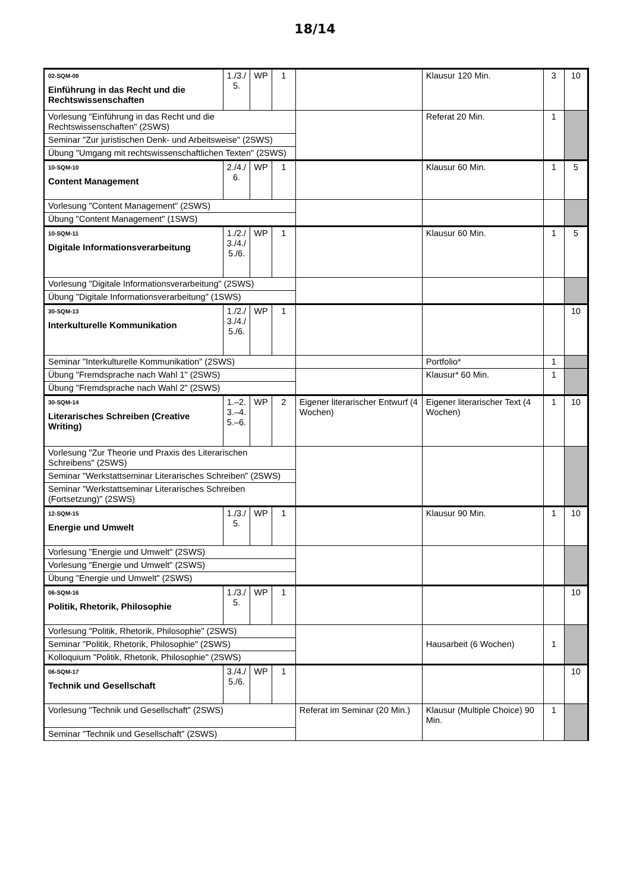18/14
| 02-SQM-09 Einführung in das Recht und die Rechtswissenschaften | 1./3./ 5. | WP | 1 | | Klausur 120 Min. | 3 | 10 |
| Vorlesung "Einführung in das Recht und die Rechtswissenschaften" (2SWS) | | | | | Referat 20 Min. | 1 | |
| Seminar "Zur juristischen Denk- und Arbeitsweise" (2SWS) | | | | | | | |
| Übung "Umgang mit rechtswissenschaftlichen Texten" (2SWS) | | | | | | | |
| 10-SQM-10 Content Management | 2./4./ 6. | WP | 1 | | Klausur 60 Min. | 1 | 5 |
| Vorlesung "Content Management" (2SWS) | | | | | | | |
| Übung "Content Management" (1SWS) | | | | | | | |
| 10-SQM-11 Digitale Informationsverarbeitung | 1./2./ 3./4./ 5./6. | WP | 1 | | Klausur 60 Min. | 1 | 5 |
| Vorlesung "Digitale Informationsverarbeitung" (2SWS) | | | | | | | |
| Übung "Digitale Informationsverarbeitung" (1SWS) | | | | | | | |
| 30-SQM-13 Interkulturelle Kommunikation | 1./2./ 3./4./ 5./6. | WP | 1 | | | | 10 |
| Seminar "Interkulturelle Kommunikation" (2SWS) | | | | | Portfolio* | 1 | |
| Übung "Fremdsprache nach Wahl 1" (2SWS) | | | | | Klausur* 60 Min. | 1 | |
| Übung "Fremdsprache nach Wahl 2" (2SWS) | | | | | | | |
| 30-SQM-14 Literarisches Schreiben (Creative Writing) | 1.–2. 3.–4. 5.–6. | WP | 2 | Eigener literarischer Entwurf (4 Wochen) | Eigener literarischer Text (4 Wochen) | 1 | 10 |
| Vorlesung "Zur Theorie und Praxis des Literarischen Schreibens" (2SWS) | | | | | | | |
| Seminar "Werkstattseminar Literarisches Schreiben" (2SWS) | | | | | | | |
| Seminar "Werkstattseminar Literarisches Schreiben (Fortsetzung)" (2SWS) | | | | | | | |
| 12-SQM-15 Energie und Umwelt | 1./3./ 5. | WP | 1 | | Klausur 90 Min. | 1 | 10 |
| Vorlesung "Energie und Umwelt" (2SWS) | | | | | | | |
| Vorlesung "Energie und Umwelt" (2SWS) | | | | | | | |
| Übung "Energie und Umwelt" (2SWS) | | | | | | | |
| 06-SQM-16 Politik, Rhetorik, Philosophie | 1./3./ 5. | WP | 1 | | | | 10 |
| Vorlesung "Politik, Rhetorik, Philosophie" (2SWS) | | | | | Hausarbeit (6 Wochen) | 1 | |
| Seminar "Politik, Rhetorik, Philosophie" (2SWS) | | | | | | | |
| Kolloquium "Politik, Rhetorik, Philosophie" (2SWS) | | | | | | | |
| 06-SQM-17 Technik und Gesellschaft | 3./4./ 5./6. | WP | 1 | | | | 10 |
| Vorlesung "Technik und Gesellschaft" (2SWS) | | | | Referat im Seminar (20 Min.) | Klausur (Multiple Choice) 90 Min. | 1 | |
| Seminar "Technik und Gesellschaft" (2SWS) | | | | | | | |